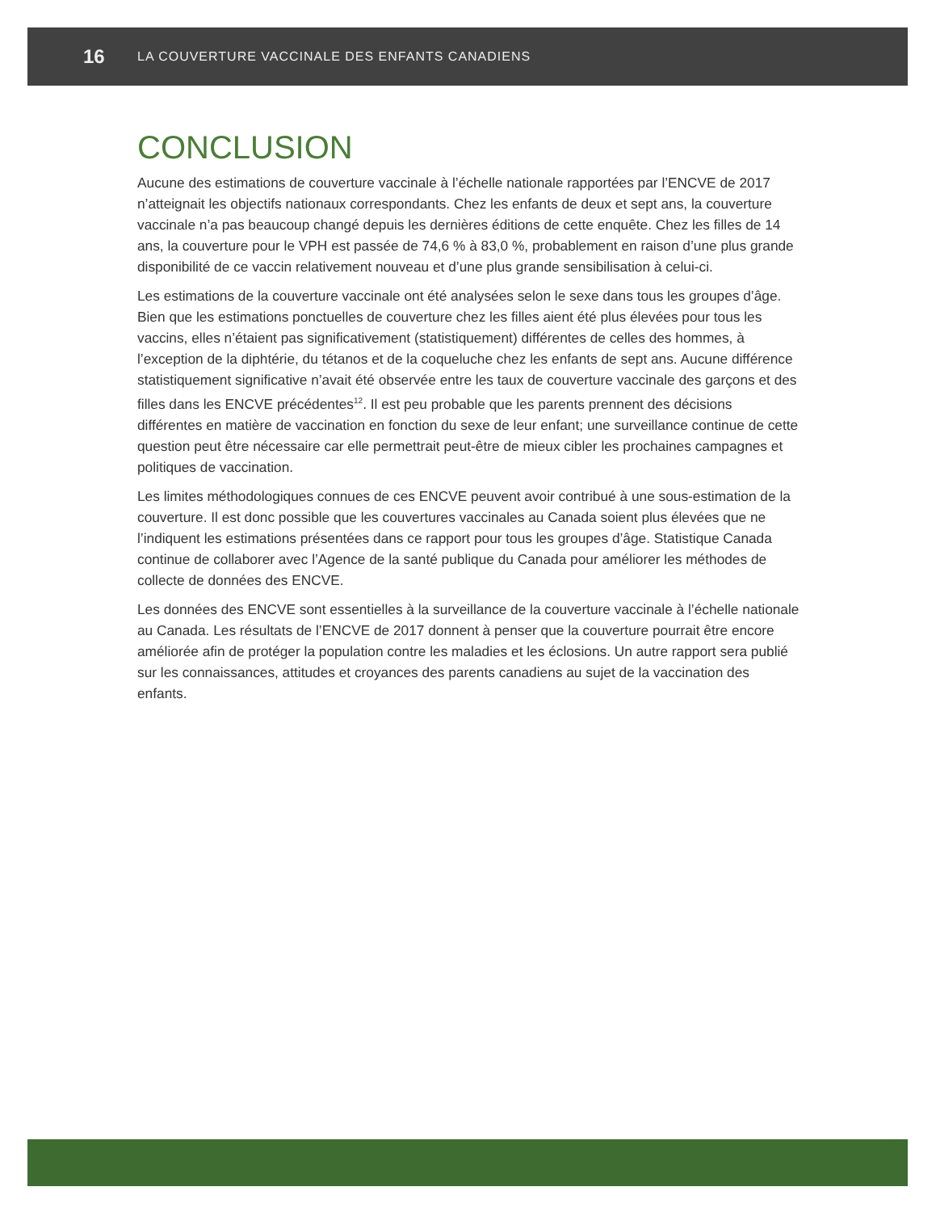16 LA COUVERTURE VACCINALE DES ENFANTS CANADIENS
CONCLUSION
Aucune des estimations de couverture vaccinale à l’échelle nationale rapportées par l’ENCVE de 2017 n’atteignait les objectifs nationaux correspondants. Chez les enfants de deux et sept ans, la couverture vaccinale n’a pas beaucoup changé depuis les dernières éditions de cette enquête. Chez les filles de 14 ans, la couverture pour le VPH est passée de 74,6 % à 83,0 %, probablement en raison d’une plus grande disponibilité de ce vaccin relativement nouveau et d’une plus grande sensibilisation à celui-ci.
Les estimations de la couverture vaccinale ont été analysées selon le sexe dans tous les groupes d’âge. Bien que les estimations ponctuelles de couverture chez les filles aient été plus élevées pour tous les vaccins, elles n’étaient pas significativement (statistiquement) différentes de celles des hommes, à l’exception de la diphtérie, du tétanos et de la coqueluche chez les enfants de sept ans. Aucune différence statistiquement significative n’avait été observée entre les taux de couverture vaccinale des garçons et des filles dans les ENCVE précédentes<sup>12</sup>. Il est peu probable que les parents prennent des décisions différentes en matière de vaccination en fonction du sexe de leur enfant; une surveillance continue de cette question peut être nécessaire car elle permettrait peut-être de mieux cibler les prochaines campagnes et politiques de vaccination.
Les limites méthodologiques connues de ces ENCVE peuvent avoir contribué à une sous-estimation de la couverture. Il est donc possible que les couvertures vaccinales au Canada soient plus élevées que ne l’indiquent les estimations présentées dans ce rapport pour tous les groupes d’âge. Statistique Canada continue de collaborer avec l’Agence de la santé publique du Canada pour améliorer les méthodes de collecte de données des ENCVE.
Les données des ENCVE sont essentielles à la surveillance de la couverture vaccinale à l’échelle nationale au Canada. Les résultats de l’ENCVE de 2017 donnent à penser que la couverture pourrait être encore améliorée afin de protéger la population contre les maladies et les éclosions. Un autre rapport sera publié sur les connaissances, attitudes et croyances des parents canadiens au sujet de la vaccination des enfants.